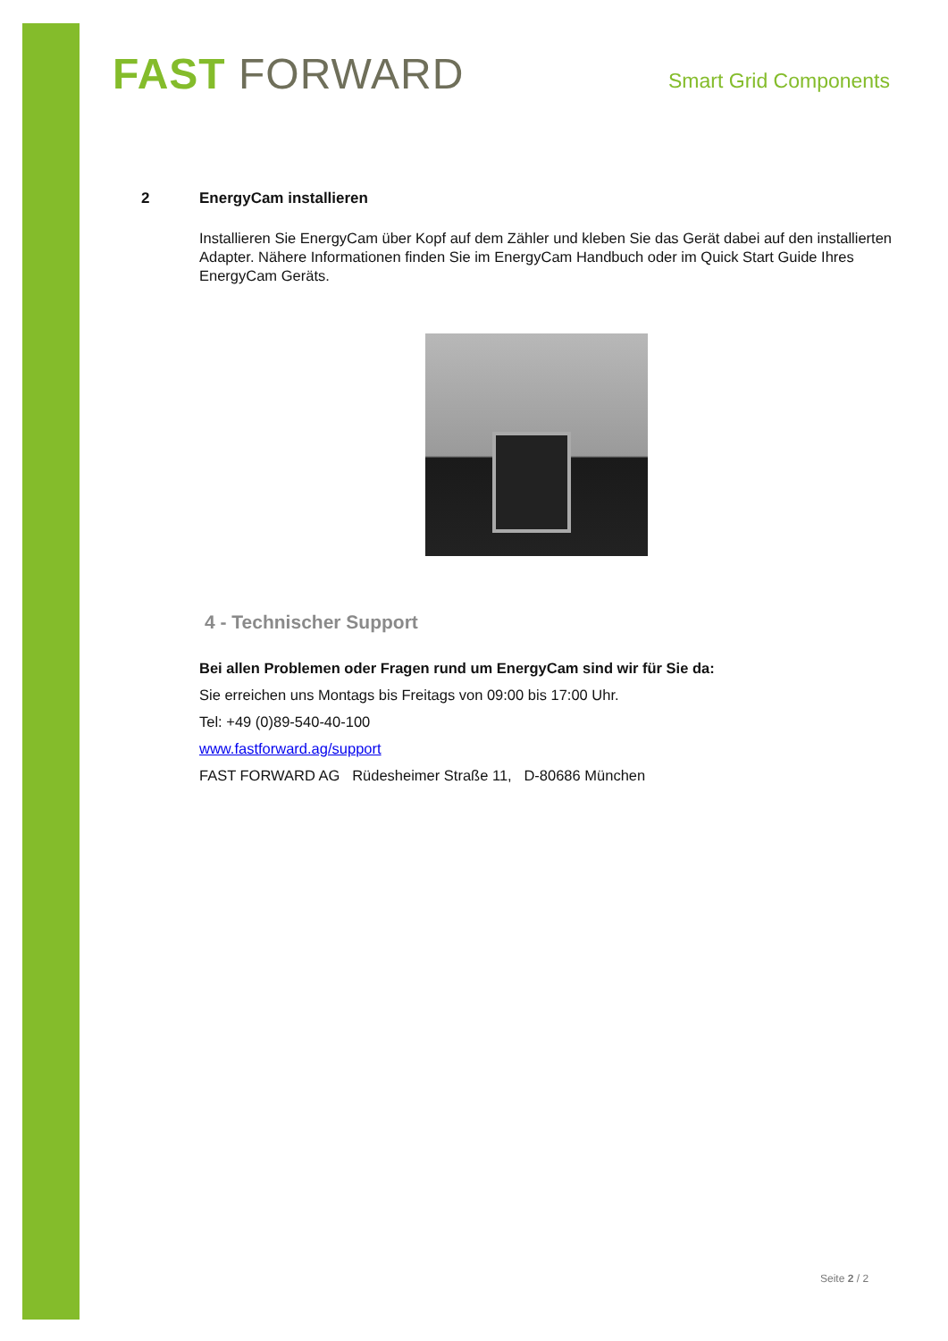FAST FORWARD
Smart Grid Components
2 EnergyCam installieren
Installieren Sie EnergyCam über Kopf auf dem Zähler und kleben Sie das Gerät dabei auf den installierten Adapter. Nähere Informationen finden Sie im EnergyCam Handbuch oder im Quick Start Guide Ihres EnergyCam Geräts.
4 - Technischer Support
Bei allen Problemen oder Fragen rund um EnergyCam sind wir für Sie da:
Sie erreichen uns Montags bis Freitags von 09:00 bis 17:00 Uhr.
Tel: +49 (0)89-540-40-100
www.fastforward.ag/support
FAST FORWARD AG Rüdesheimer Straße 11, D-80686 München
Seite 2 / 2